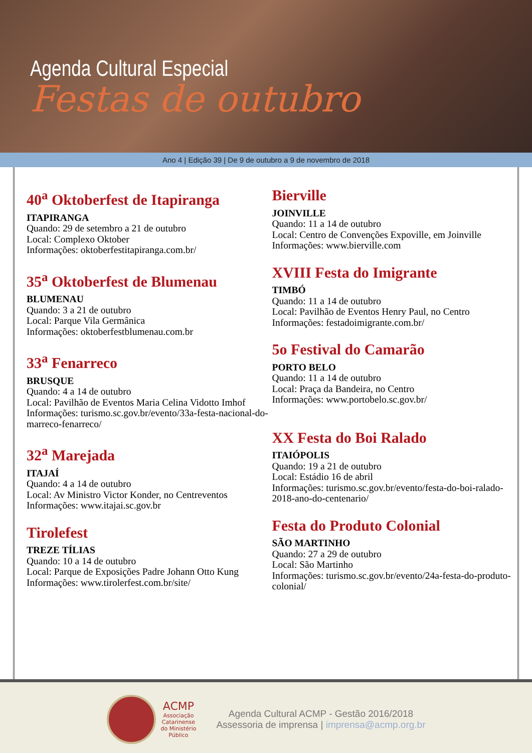Agenda Cultural Especial
Festas de outubro
Ano 4 | Edição 39 | De 9 de outubro a 9 de novembro de 2018
40<sup>a</sup> Oktoberfest de Itapiranga
ITAPIRANGA
Quando: 29 de setembro a 21 de outubro
Local: Complexo Oktober
Informações: oktoberfestitapiranga.com.br/
35<sup>a</sup> Oktoberfest de Blumenau
BLUMENAU
Quando: 3 a 21 de outubro
Local: Parque Vila Germânica
Informações: oktoberfestblumenau.com.br
33<sup>a</sup> Fenarreco
BRUSQUE
Quando: 4 a 14 de outubro
Local: Pavilhão de Eventos Maria Celina Vidotto Imhof
Informações: turismo.sc.gov.br/evento/33a-festa-nacional-do-marreco-fenarreco/
32<sup>a</sup> Marejada
ITAJAÍ
Quando: 4 a 14 de outubro
Local: Av Ministro Victor Konder, no Centreventos
Informações: www.itajai.sc.gov.br
Tirolefest
TREZE TÍLIAS
Quando: 10 a 14 de outubro
Local: Parque de Exposições Padre Johann Otto Kung
Informações: www.tirolerfest.com.br/site/
Bierville
JOINVILLE
Quando: 11 a 14 de outubro
Local: Centro de Convenções Expoville, em Joinville
Informações: www.bierville.com
XVIII Festa do Imigrante
TIMBÓ
Quando: 11 a 14 de outubro
Local: Pavilhão de Eventos Henry Paul, no Centro
Informações: festadoimigrante.com.br/
5o Festival do Camarão
PORTO BELO
Quando: 11 a 14 de outubro
Local: Praça da Bandeira, no Centro
Informações: www.portobelo.sc.gov.br/
XX Festa do Boi Ralado
ITAIÓPOLIS
Quando: 19 a 21 de outubro
Local: Estádio 16 de abril
Informações: turismo.sc.gov.br/evento/festa-do-boi-ralado-2018-ano-do-centenario/
Festa do Produto Colonial
SÃO MARTINHO
Quando: 27 a 29 de outubro
Local: São Martinho
Informações: turismo.sc.gov.br/evento/24a-festa-do-produto-colonial/
ACMP
Associação
Catarinense
do Ministério
Público
Agenda Cultural ACMP - Gestão 2016/2018
Assessoria de imprensa | imprensa@acmp.org.br